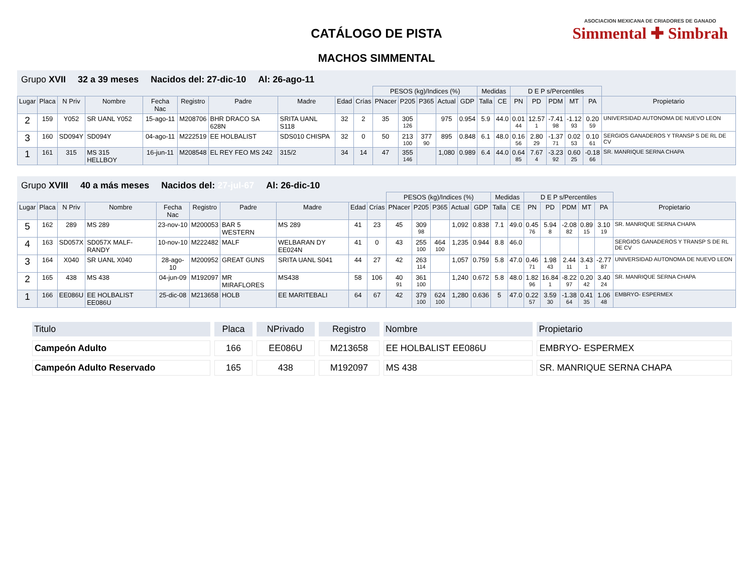CATÁLOGO DE PISTA
MACHOS SIMMENTAL
ASOCIACION MEXICANA DE CRIADORES DE GANADO
Simmental ✚ Simbrah
Grupo XVII 32 a 39 meses Nacidos del: 27-dic-10 Al: 26-ago-11
| | | | | | | | | | | PESOS (kg)/Indices (%) | | | | | Medidas | | D E P s/Percentiles | | | | | |
| --- | --- | --- | --- | --- | --- | --- | --- | --- | --- | --- | --- | --- | --- | --- | --- | --- | --- | --- | --- | --- | --- | --- |
| Lugar | Placa | N Priv | Nombre | Fecha Nac | Registro | Padre | Madre | Edad | Crías | PNacer | P205 | P365 | Actual | GDP | Talla | CE | PN | PD | PDM | MT | PA | Propietario |
| 2 | 159 | Y052 | SR UANL Y052 | 15-ago-11 | M208706 | BHR DRACO SA 628N | SRITA UANL S118 | 32 | 2 | 35 | 305 126 | | 975 | 0.954 | 5.9 | 44.0 | 0.01 44 | 12.57 1 | -7.41 98 | -1.12 93 | 0.20 59 | UNIVERSIDAD AUTONOMA DE NUEVO LEON |
| 3 | 160 | SD094Y | SD094Y | 04-ago-11 | M222519 | EE HOLBALIST | SDS010 CHISPA | 32 | 0 | 50 | 213 100 | 377 90 | 895 | 0.848 | 6.1 | 48.0 | 0.16 56 | 2.80 29 | -1.37 71 | 0.02 53 | 0.10 61 | SERGIOS GANADEROS Y TRANSP S DE RL DE CV |
| 1 | 161 | 315 | MS 315 HELLBOY | 16-jun-11 | M208548 | EL REY FEO MS 242 | 315/2 | 34 | 14 | 47 | 355 146 | | 1,080 | 0.989 | 6.4 | 44.0 | 0.64 85 | 7.67 4 | -3.23 92 | 0.60 25 | -0.18 66 | SR. MANRIQUE SERNA CHAPA |
Grupo XVIII 40 a más meses Nacidos del: 27-jul-67 Al: 26-dic-10
| | | | | | | | | | | PESOS (kg)/Indices (%) | | | | | Medidas | | D E P s/Percentiles | | | | | |
| --- | --- | --- | --- | --- | --- | --- | --- | --- | --- | --- | --- | --- | --- | --- | --- | --- | --- | --- | --- | --- | --- | --- |
| Lugar | Placa | N Priv | Nombre | Fecha Nac | Registro | Padre | Madre | Edad | Crías | PNacer | P205 | P365 | Actual | GDP | Talla | CE | PN | PD | PDM | MT | PA | Propietario |
| 5 | 162 | 289 | MS 289 | 23-nov-10 | M200053 | BAR 5 WESTERN | MS 289 | 41 | 23 | 45 | 309 98 | | 1,092 | 0.838 | 7.1 | 49.0 | 0.45 76 | 5.94 8 | -2.08 82 | 0.89 15 | 3.10 19 | SR. MANRIQUE SERNA CHAPA |
| 4 | 163 | SD057X | SD057X MALF-RANDY | 10-nov-10 | M222482 | MALF | WELBARAN DY EE024N | 41 | 0 | 43 | 255 100 | 464 100 | 1,235 | 0.944 | 8.8 | 46.0 | | | | | | SERGIOS GANADEROS Y TRANSP S DE RL DE CV |
| 3 | 164 | X040 | SR UANL X040 | 28-ago-10 | M200952 | GREAT GUNS | SRITA UANL S041 | 44 | 27 | 42 | 263 114 | | 1,057 | 0.759 | 5.8 | 47.0 | 0.46 71 | 1.98 43 | 2.44 11 | 3.43 1 | -2.77 87 | UNIVERSIDAD AUTONOMA DE NUEVO LEON |
| 2 | 165 | 438 | MS 438 | 04-jun-09 | M192097 | MR MIRAFLORES | MS438 | 58 | 106 | 40 91 | 361 100 | | 1,240 | 0.672 | 5.8 | 48.0 | 1.82 96 | 16.84 1 | -8.22 97 | 0.20 42 | 3.40 24 | SR. MANRIQUE SERNA CHAPA |
| 1 | 166 | EE086U | EE HOLBALIST EE086U | 25-dic-08 | M213658 | HOLB | EE MARITEBALI | 64 | 67 | 42 | 379 100 | 624 100 | 1,280 | 0.636 | 5 | 47.0 | 0.22 57 | 3.59 30 | -1.38 64 | 0.41 35 | 1.06 48 | EMBRYO- ESPERMEX |
| Titulo | Placa | NPrivado | Registro | Nombre | Propietario |
| --- | --- | --- | --- | --- | --- |
| Campeón Adulto | 166 | EE086U | M213658 | EE HOLBALIST EE086U | EMBRYO- ESPERMEX |
| Campeón Adulto Reservado | 165 | 438 | M192097 | MS 438 | SR. MANRIQUE SERNA CHAPA |